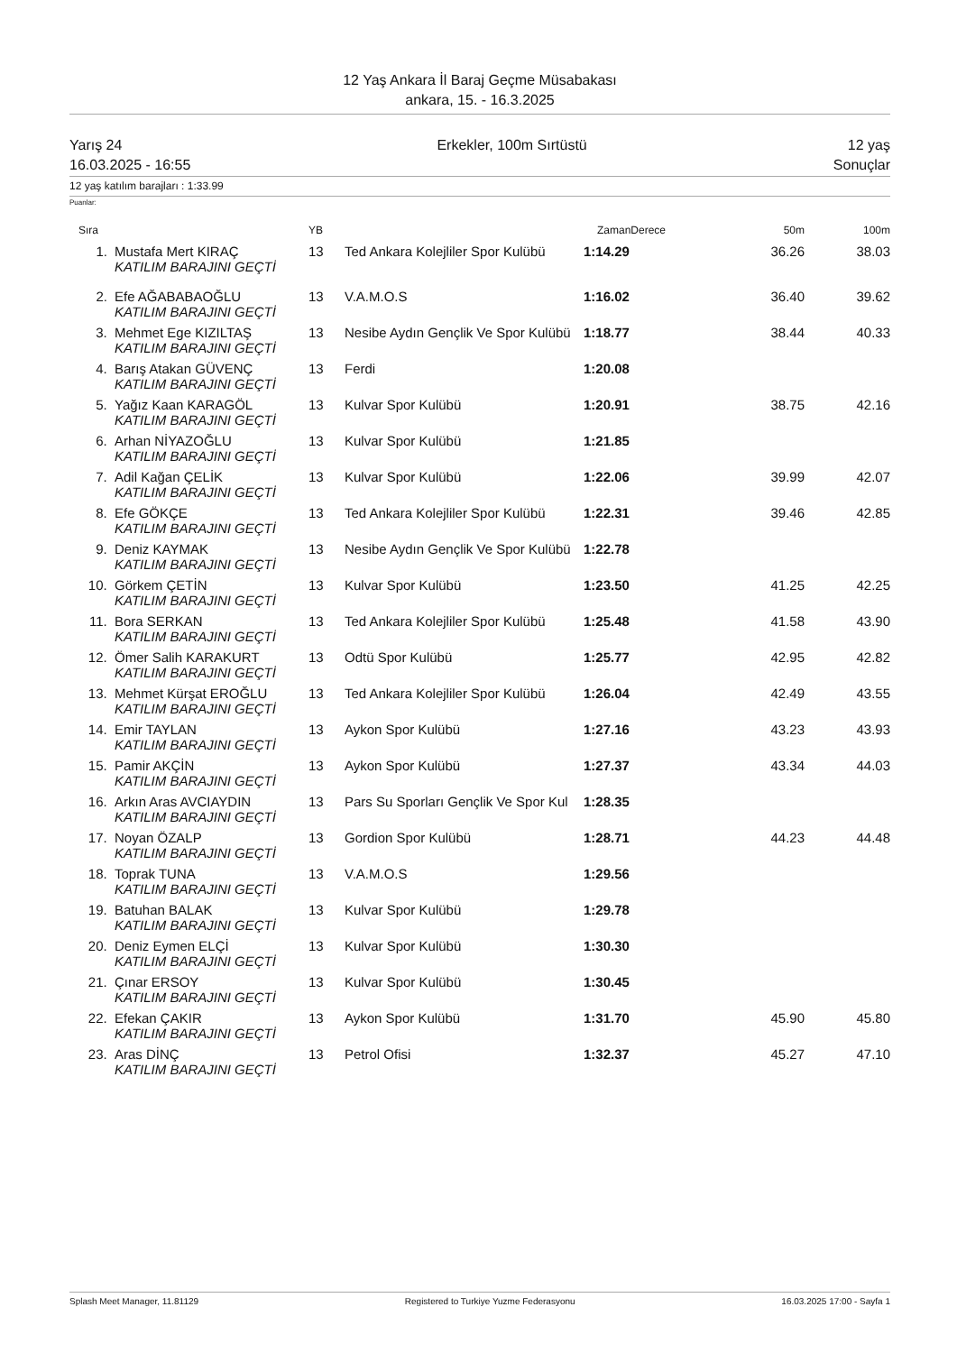12 Yaş Ankara İl Baraj Geçme Müsabakası
ankara, 15. - 16.3.2025
Yarış 24
16.03.2025 - 16:55
Erkekler, 100m Sırtüstü 12 yaş
Sonuçlar
12 yaş katılım barajları : 1:33.99
Puanlar:
| Sıra | | YB | | ZamanDerece | 50m | 100m |
| --- | --- | --- | --- | --- | --- | --- |
| 1. | Mustafa Mert KIRAÇ KATILIM BARAJINI GEÇTİ | 13 | Ted Ankara Kolejliler Spor Kulübü | 1:14.29 | 36.26 | 38.03 |
| 2. | Efe AĞABABAOĞLU KATILIM BARAJINI GEÇTİ | 13 | V.A.M.O.S | 1:16.02 | 36.40 | 39.62 |
| 3. | Mehmet Ege KIZILTAŞ KATILIM BARAJINI GEÇTİ | 13 | Nesibe Aydın Gençlik Ve Spor Kulübü | 1:18.77 | 38.44 | 40.33 |
| 4. | Barış Atakan GÜVENÇ KATILIM BARAJINI GEÇTİ | 13 | Ferdi | 1:20.08 | | |
| 5. | Yağız Kaan KARAGÖL KATILIM BARAJINI GEÇTİ | 13 | Kulvar Spor Kulübü | 1:20.91 | 38.75 | 42.16 |
| 6. | Arhan NİYAZOĞLU KATILIM BARAJINI GEÇTİ | 13 | Kulvar Spor Kulübü | 1:21.85 | | |
| 7. | Adil Kağan ÇELİK KATILIM BARAJINI GEÇTİ | 13 | Kulvar Spor Kulübü | 1:22.06 | 39.99 | 42.07 |
| 8. | Efe GÖKÇE KATILIM BARAJINI GEÇTİ | 13 | Ted Ankara Kolejliler Spor Kulübü | 1:22.31 | 39.46 | 42.85 |
| 9. | Deniz KAYMAK KATILIM BARAJINI GEÇTİ | 13 | Nesibe Aydın Gençlik Ve Spor Kulübü | 1:22.78 | | |
| 10. | Görkem ÇETİN KATILIM BARAJINI GEÇTİ | 13 | Kulvar Spor Kulübü | 1:23.50 | 41.25 | 42.25 |
| 11. | Bora SERKAN KATILIM BARAJINI GEÇTİ | 13 | Ted Ankara Kolejliler Spor Kulübü | 1:25.48 | 41.58 | 43.90 |
| 12. | Ömer Salih KARAKURT KATILIM BARAJINI GEÇTİ | 13 | Odtü Spor Kulübü | 1:25.77 | 42.95 | 42.82 |
| 13. | Mehmet Kürşat EROĞLU KATILIM BARAJINI GEÇTİ | 13 | Ted Ankara Kolejliler Spor Kulübü | 1:26.04 | 42.49 | 43.55 |
| 14. | Emir TAYLAN KATILIM BARAJINI GEÇTİ | 13 | Aykon Spor Kulübü | 1:27.16 | 43.23 | 43.93 |
| 15. | Pamir AKÇİN KATILIM BARAJINI GEÇTİ | 13 | Aykon Spor Kulübü | 1:27.37 | 43.34 | 44.03 |
| 16. | Arkın Aras AVCIAYDIN KATILIM BARAJINI GEÇTİ | 13 | Pars Su Sporları Gençlik Ve Spor Kul | 1:28.35 | | |
| 17. | Noyan ÖZALP KATILIM BARAJINI GEÇTİ | 13 | Gordion Spor Kulübü | 1:28.71 | 44.23 | 44.48 |
| 18. | Toprak TUNA KATILIM BARAJINI GEÇTİ | 13 | V.A.M.O.S | 1:29.56 | | |
| 19. | Batuhan BALAK KATILIM BARAJINI GEÇTİ | 13 | Kulvar Spor Kulübü | 1:29.78 | | |
| 20. | Deniz Eymen ELÇİ KATILIM BARAJINI GEÇTİ | 13 | Kulvar Spor Kulübü | 1:30.30 | | |
| 21. | Çınar ERSOY KATILIM BARAJINI GEÇTİ | 13 | Kulvar Spor Kulübü | 1:30.45 | | |
| 22. | Efekan ÇAKIR KATILIM BARAJINI GEÇTİ | 13 | Aykon Spor Kulübü | 1:31.70 | 45.90 | 45.80 |
| 23. | Aras DİNÇ KATILIM BARAJINI GEÇTİ | 13 | Petrol Ofisi | 1:32.37 | 45.27 | 47.10 |
Splash Meet Manager, 11.81129 Registered to Turkiye Yuzme Federasyonu
16.03.2025 17:00 - Sayfa 1